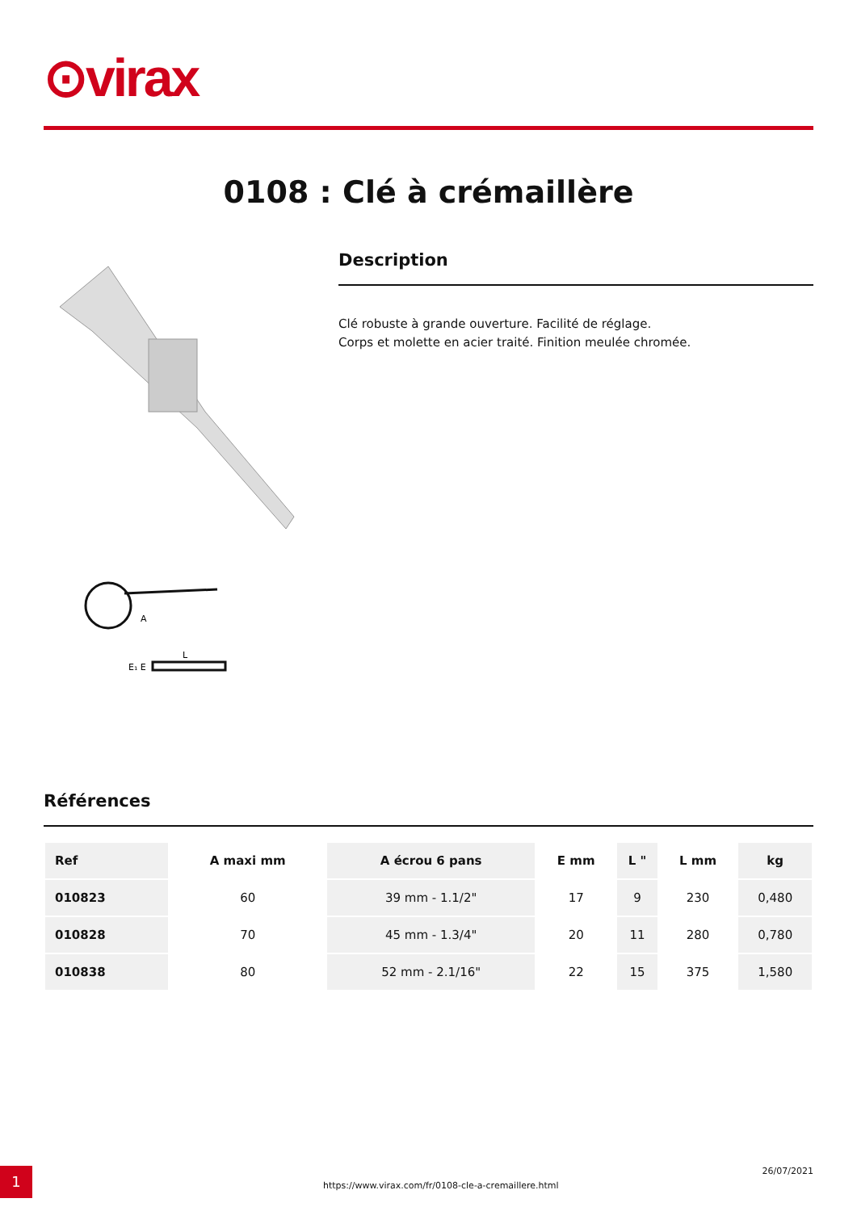⊙virax
0108 : Clé à crémaillère
L
E₁ E
A
Description
Clé robuste à grande ouverture. Facilité de réglage.
Corps et molette en acier traité. Finition meulée chromée.
Références
| Ref | A maxi mm | A écrou 6 pans | E mm | L " | L mm | kg |
| --- | --- | --- | --- | --- | --- | --- |
| 010823 | 60 | 39 mm - 1.1/2" | 17 | 9 | 230 | 0,480 |
| 010828 | 70 | 45 mm - 1.3/4" | 20 | 11 | 280 | 0,780 |
| 010838 | 80 | 52 mm - 2.1/16" | 22 | 15 | 375 | 1,580 |
1
https://www.virax.com/fr/0108-cle-a-cremaillere.html
26/07/2021